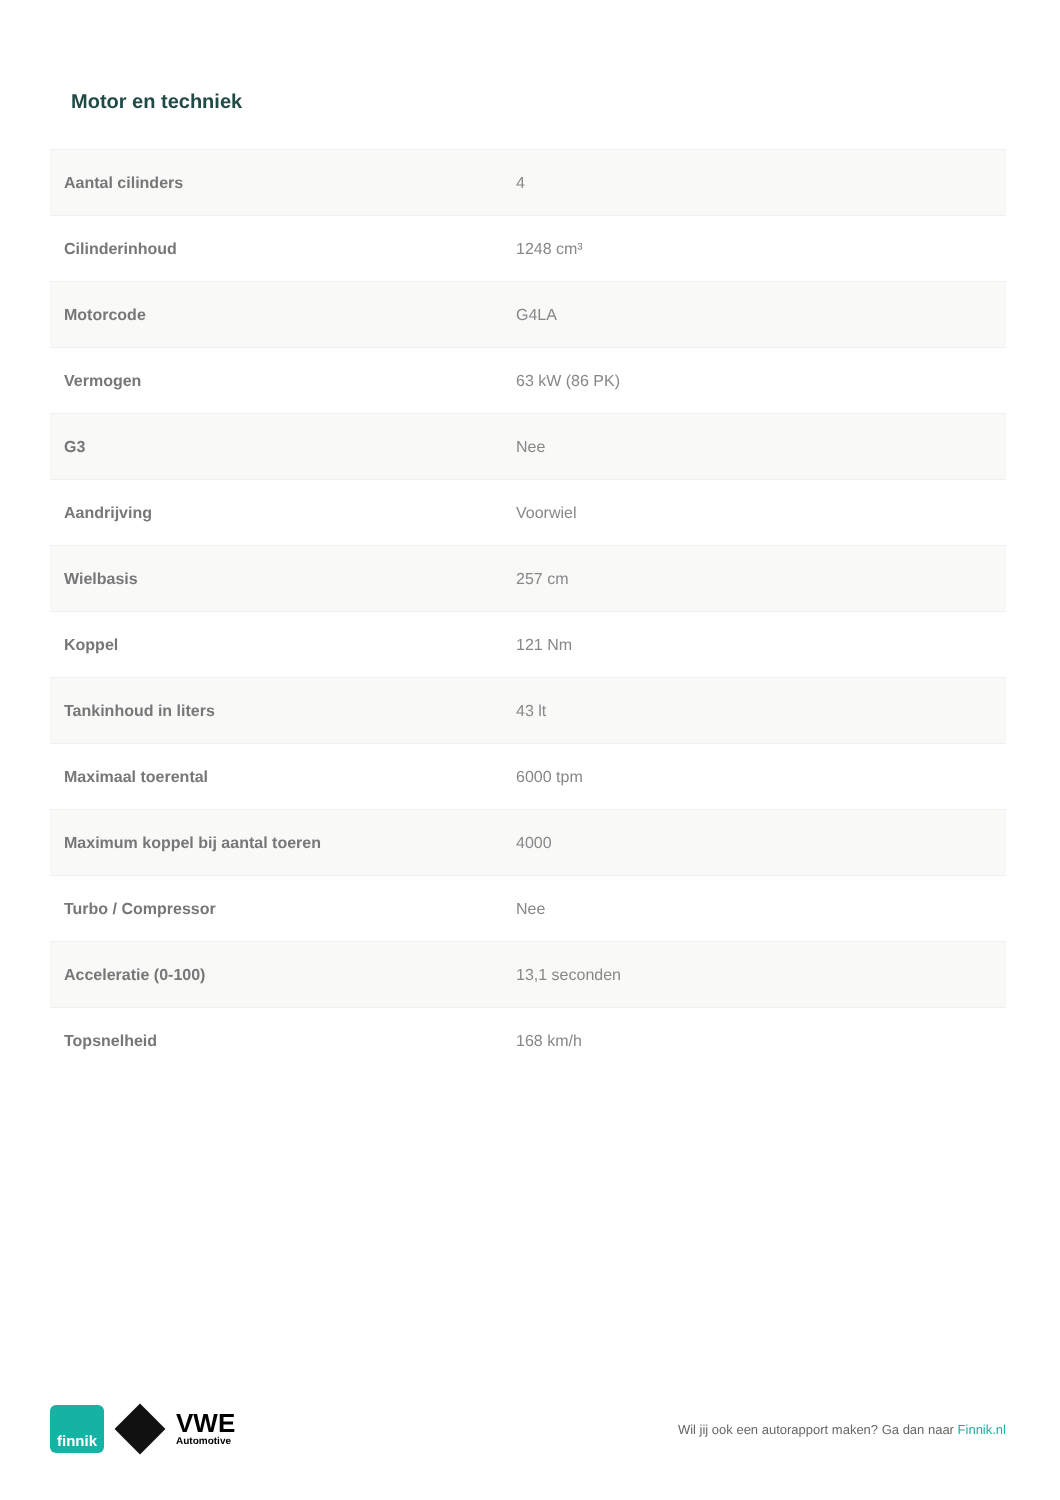Motor en techniek
| Aantal cilinders | 4 |
| Cilinderinhoud | 1248 cm³ |
| Motorcode | G4LA |
| Vermogen | 63 kW (86 PK) |
| G3 | Nee |
| Aandrijving | Voorwiel |
| Wielbasis | 257 cm |
| Koppel | 121 Nm |
| Tankinhoud in liters | 43 lt |
| Maximaal toerental | 6000 tpm |
| Maximum koppel bij aantal toeren | 4000 |
| Turbo / Compressor | Nee |
| Acceleratie (0-100) | 13,1 seconden |
| Topsnelheid | 168 km/h |
finnik
VWE
Automotive
Wil jij ook een autorapport maken? Ga dan naar Finnik.nl